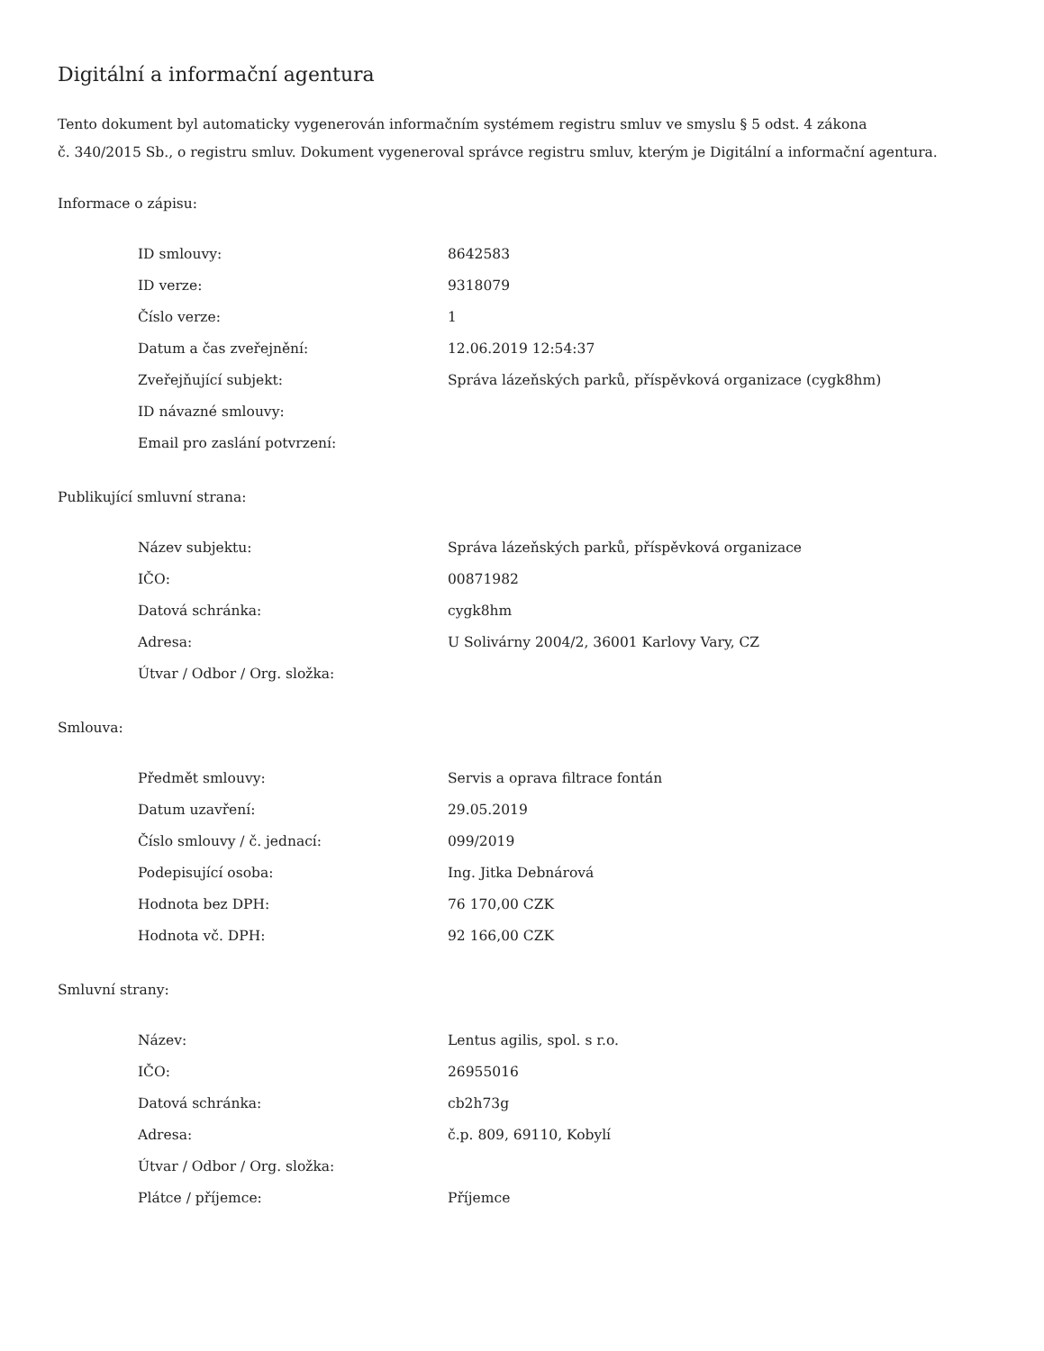Digitální a informační agentura
Tento dokument byl automaticky vygenerován informačním systémem registru smluv ve smyslu § 5 odst. 4 zákona
č. 340/2015 Sb., o registru smluv. Dokument vygeneroval správce registru smluv, kterým je Digitální a informační agentura.
Informace o zápisu:
| ID smlouvy: | 8642583 |
| ID verze: | 9318079 |
| Číslo verze: | 1 |
| Datum a čas zveřejnění: | 12.06.2019 12:54:37 |
| Zveřejňující subjekt: | Správa lázeňských parků, příspěvková organizace (cygk8hm) |
| ID návazné smlouvy: | |
| Email pro zaslání potvrzení: | |
Publikující smluvní strana:
| Název subjektu: | Správa lázeňských parků, příspěvková organizace |
| IČO: | 00871982 |
| Datová schránka: | cygk8hm |
| Adresa: | U Solivárny 2004/2, 36001 Karlovy Vary, CZ |
| Útvar / Odbor / Org. složka: | |
Smlouva:
| Předmět smlouvy: | Servis a oprava filtrace fontán |
| Datum uzavření: | 29.05.2019 |
| Číslo smlouvy / č. jednací: | 099/2019 |
| Podepisující osoba: | Ing. Jitka Debnárová |
| Hodnota bez DPH: | 76 170,00 CZK |
| Hodnota vč. DPH: | 92 166,00 CZK |
Smluvní strany:
| Název: | Lentus agilis, spol. s r.o. |
| IČO: | 26955016 |
| Datová schránka: | cb2h73g |
| Adresa: | č.p. 809, 69110, Kobylí |
| Útvar / Odbor / Org. složka: | |
| Plátce / příjemce: | Příjemce |